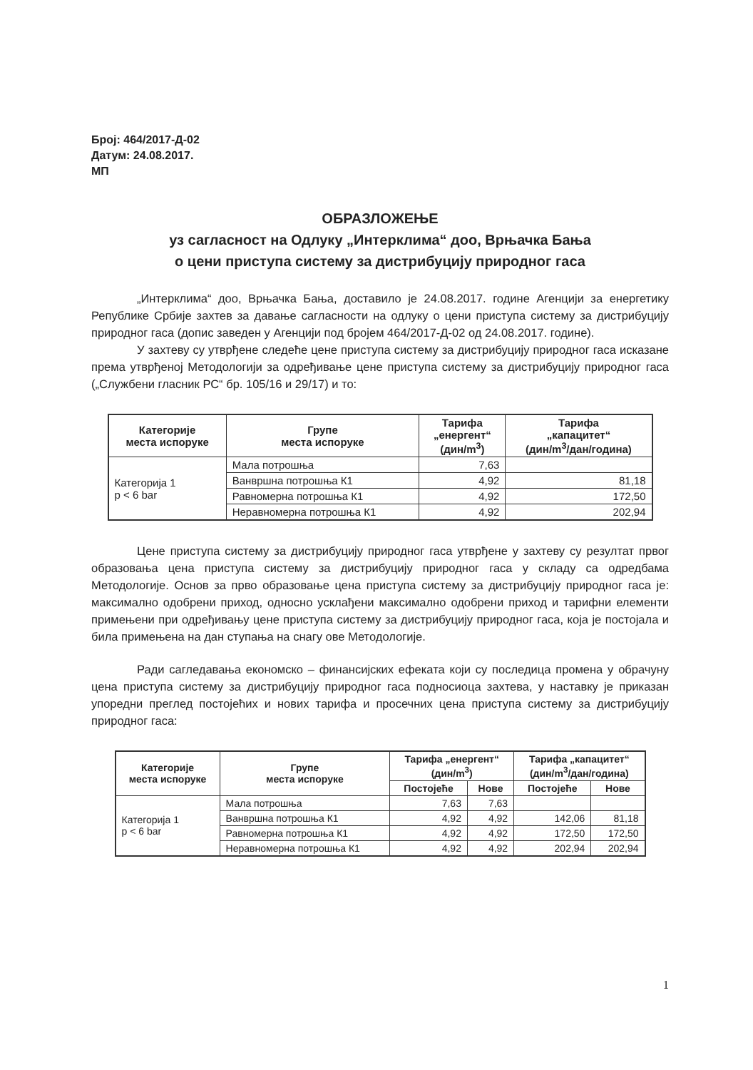Број: 464/2017-Д-02
Датум: 24.08.2017.
МП
ОБРАЗЛОЖЕЊЕ
уз сагласност на Одлуку „Интерклима“ доо, Врњачка Бања
о цени приступа систему за дистрибуцију природног гаса
„Интерклима“ доо, Врњачка Бања, доставило је 24.08.2017. године Агенцији за енергетику Републике Србије захтев за давање сагласности на одлуку о цени приступа систему за дистрибуцију природног гаса (допис заведен у Агенцији под бројем 464/2017-Д-02 од 24.08.2017. године).
У захтеву су утврђене следеће цене приступа систему за дистрибуцију природног гаса исказане према утврђеној Методологији за одређивање цене приступа систему за дистрибуцију природног гаса („Службени гласник РС“ бр. 105/16 и 29/17) и то:
| Категорије места испоруке | Групе места испоруке | Тарифа „енергент“ (дин/m<sup>3</sup>) | Тарифа „капацитет“ (дин/m<sup>3</sup>/дан/година) |
| --- | --- | --- | --- |
| Категорија 1 p < 6 bar | Мала потрошња | 7,63 | |
| | Ванвршна потрошња К1 | 4,92 | 81,18 |
| | Равномерна потрошња К1 | 4,92 | 172,50 |
| | Неравномерна потрошња К1 | 4,92 | 202,94 |
Цене приступа систему за дистрибуцију природног гаса утврђене у захтеву су резултат првог образовања цена приступа систему за дистрибуцију природног гаса у складу са одредбама Методологије. Основ за прво образовање цена приступа систему за дистрибуцију природног гаса је: максимално одобрени приход, односно усклађени максимално одобрени приход и тарифни елементи примењени при одређивању цене приступа систему за дистрибуцију природног гаса, која је постојала и била примењена на дан ступања на снагу ове Методологије.
Ради сагледавања економско – финансијских ефеката који су последица промена у обрачуну цена приступа систему за дистрибуцију природног гаса подносиоца захтева, у наставку је приказан упоредни преглед постојећих и нових тарифа и просечних цена приступа систему за дистрибуцију природног гаса:
| Категорије места испоруке | Групе места испоруке | Тарифа „енергент“ (дин/m<sup>3</sup>) | | Тарифа „капацитет“ (дин/m<sup>3</sup>/дан/година) | |
| --- | --- | --- | --- | --- | --- |
| | | Постојеће | Нове | Постојеће | Нове |
| Категорија 1 p < 6 bar | Мала потрошња | 7,63 | 7,63 | | |
| | Ванвршна потрошња К1 | 4,92 | 4,92 | 142,06 | 81,18 |
| | Равномерна потрошња К1 | 4,92 | 4,92 | 172,50 | 172,50 |
| | Неравномерна потрошња К1 | 4,92 | 4,92 | 202,94 | 202,94 |
1